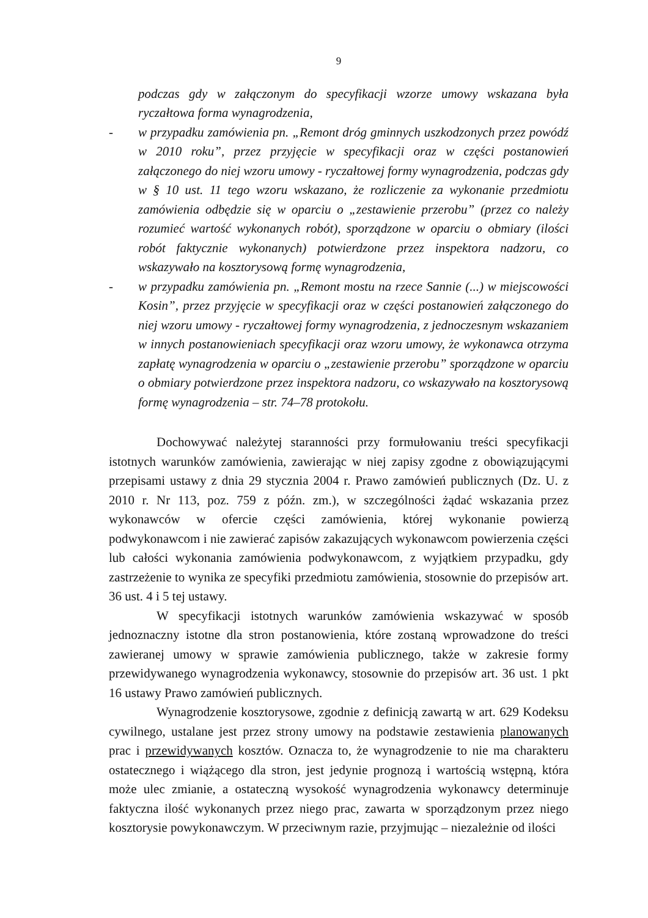9
podczas gdy w załączonym do specyfikacji wzorze umowy wskazana była ryczałtowa forma wynagrodzenia,
- w przypadku zamówienia pn. „Remont dróg gminnych uszkodzonych przez powódź w 2010 roku”, przez przyjęcie w specyfikacji oraz w części postanowień załączonego do niej wzoru umowy - ryczałtowej formy wynagrodzenia, podczas gdy w § 10 ust. 11 tego wzoru wskazano, że rozliczenie za wykonanie przedmiotu zamówienia odbędzie się w oparciu o „zestawienie przerobu” (przez co należy rozumieć wartość wykonanych robót), sporządzone w oparciu o obmiary (ilości robót faktycznie wykonanych) potwierdzone przez inspektora nadzoru, co wskazywało na kosztorysową formę wynagrodzenia,
- w przypadku zamówienia pn. „Remont mostu na rzece Sannie (...) w miejscowości Kosin”, przez przyjęcie w specyfikacji oraz w części postanowień załączonego do niej wzoru umowy - ryczałtowej formy wynagrodzenia, z jednoczesnym wskazaniem w innych postanowieniach specyfikacji oraz wzoru umowy, że wykonawca otrzyma zapłatę wynagrodzenia w oparciu o „zestawienie przerobu” sporządzone w oparciu o obmiary potwierdzone przez inspektora nadzoru, co wskazywało na kosztorysową formę wynagrodzenia – str. 74–78 protokołu.
Dochowywać należytej staranności przy formułowaniu treści specyfikacji istotnych warunków zamówienia, zawierając w niej zapisy zgodne z obowiązującymi przepisami ustawy z dnia 29 stycznia 2004 r. Prawo zamówień publicznych (Dz. U. z 2010 r. Nr 113, poz. 759 z późn. zm.), w szczególności żądać wskazania przez wykonawców w ofercie części zamówienia, której wykonanie powierzą podwykonawcom i nie zawierać zapisów zakazujących wykonawcom powierzenia części lub całości wykonania zamówienia podwykonawcom, z wyjątkiem przypadku, gdy zastrzeżenie to wynika ze specyfiki przedmiotu zamówienia, stosownie do przepisów art. 36 ust. 4 i 5 tej ustawy.
W specyfikacji istotnych warunków zamówienia wskazywać w sposób jednoznaczny istotne dla stron postanowienia, które zostaną wprowadzone do treści zawieranej umowy w sprawie zamówienia publicznego, także w zakresie formy przewidywanego wynagrodzenia wykonawcy, stosownie do przepisów art. 36 ust. 1 pkt 16 ustawy Prawo zamówień publicznych.
Wynagrodzenie kosztorysowe, zgodnie z definicją zawartą w art. 629 Kodeksu cywilnego, ustalane jest przez strony umowy na podstawie zestawienia planowanych prac i przewidywanych kosztów. Oznacza to, że wynagrodzenie to nie ma charakteru ostatecznego i wiążącego dla stron, jest jedynie prognozą i wartością wstępną, która może ulec zmianie, a ostateczną wysokość wynagrodzenia wykonawcy determinuje faktyczna ilość wykonanych przez niego prac, zawarta w sporządzonym przez niego kosztorysie powykonawczym. W przeciwnym razie, przyjmując – niezależnie od ilości